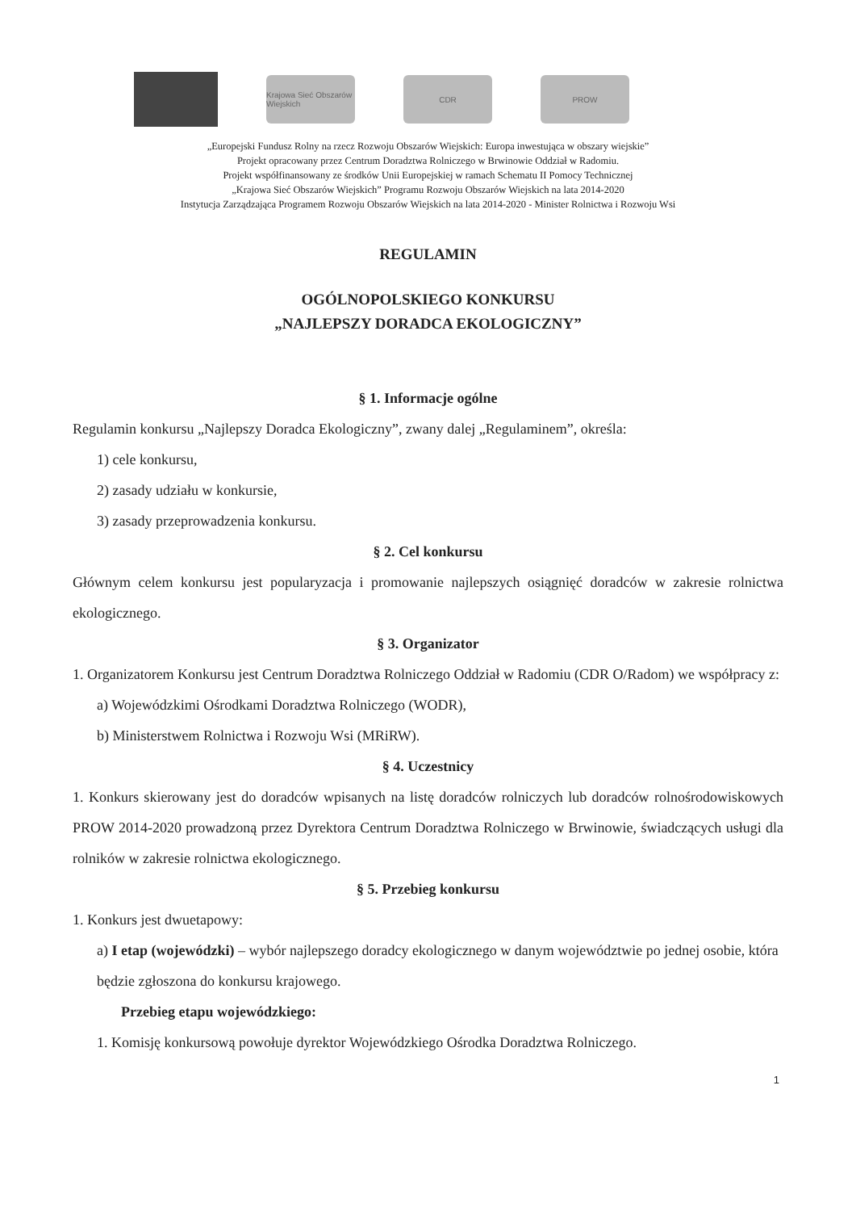Krajowa Sieć Obszarów Wiejskich
CDR PROW
„Europejski Fundusz Rolny na rzecz Rozwoju Obszarów Wiejskich: Europa inwestująca w obszary wiejskie”
Projekt opracowany przez Centrum Doradztwa Rolniczego w Brwinowie Oddział w Radomiu.
Projekt współfinansowany ze środków Unii Europejskiej w ramach Schematu II Pomocy Technicznej
„Krajowa Sieć Obszarów Wiejskich” Programu Rozwoju Obszarów Wiejskich na lata 2014-2020
Instytucja Zarządzająca Programem Rozwoju Obszarów Wiejskich na lata 2014-2020 - Minister Rolnictwa i Rozwoju Wsi
REGULAMIN
OGÓLNOPOLSKIEGO KONKURSU
„NAJLEPSZY DORADCA EKOLOGICZNY”
§ 1. Informacje ogólne
Regulamin konkursu „Najlepszy Doradca Ekologiczny”, zwany dalej „Regulaminem”, określa:
1) cele konkursu,
2) zasady udziału w konkursie,
3) zasady przeprowadzenia konkursu.
§ 2. Cel konkursu
Głównym celem konkursu jest popularyzacja i promowanie najlepszych osiągnięć doradców w zakresie rolnictwa ekologicznego.
§ 3. Organizator
1. Organizatorem Konkursu jest Centrum Doradztwa Rolniczego Oddział w Radomiu (CDR O/Radom) we współpracy z:
a) Wojewódzkimi Ośrodkami Doradztwa Rolniczego (WODR),
b) Ministerstwem Rolnictwa i Rozwoju Wsi (MRiRW).
§ 4. Uczestnicy
1. Konkurs skierowany jest do doradców wpisanych na listę doradców rolniczych lub doradców rolnośrodowiskowych PROW 2014-2020 prowadzoną przez Dyrektora Centrum Doradztwa Rolniczego w Brwinowie, świadczących usługi dla rolników w zakresie rolnictwa ekologicznego.
§ 5. Przebieg konkursu
1. Konkurs jest dwuetapowy:
a) I etap (wojewódzki) – wybór najlepszego doradcy ekologicznego w danym województwie po jednej osobie, która będzie zgłoszona do konkursu krajowego.
Przebieg etapu wojewódzkiego:
1. Komisję konkursową powołuje dyrektor Wojewódzkiego Ośrodka Doradztwa Rolniczego.
1